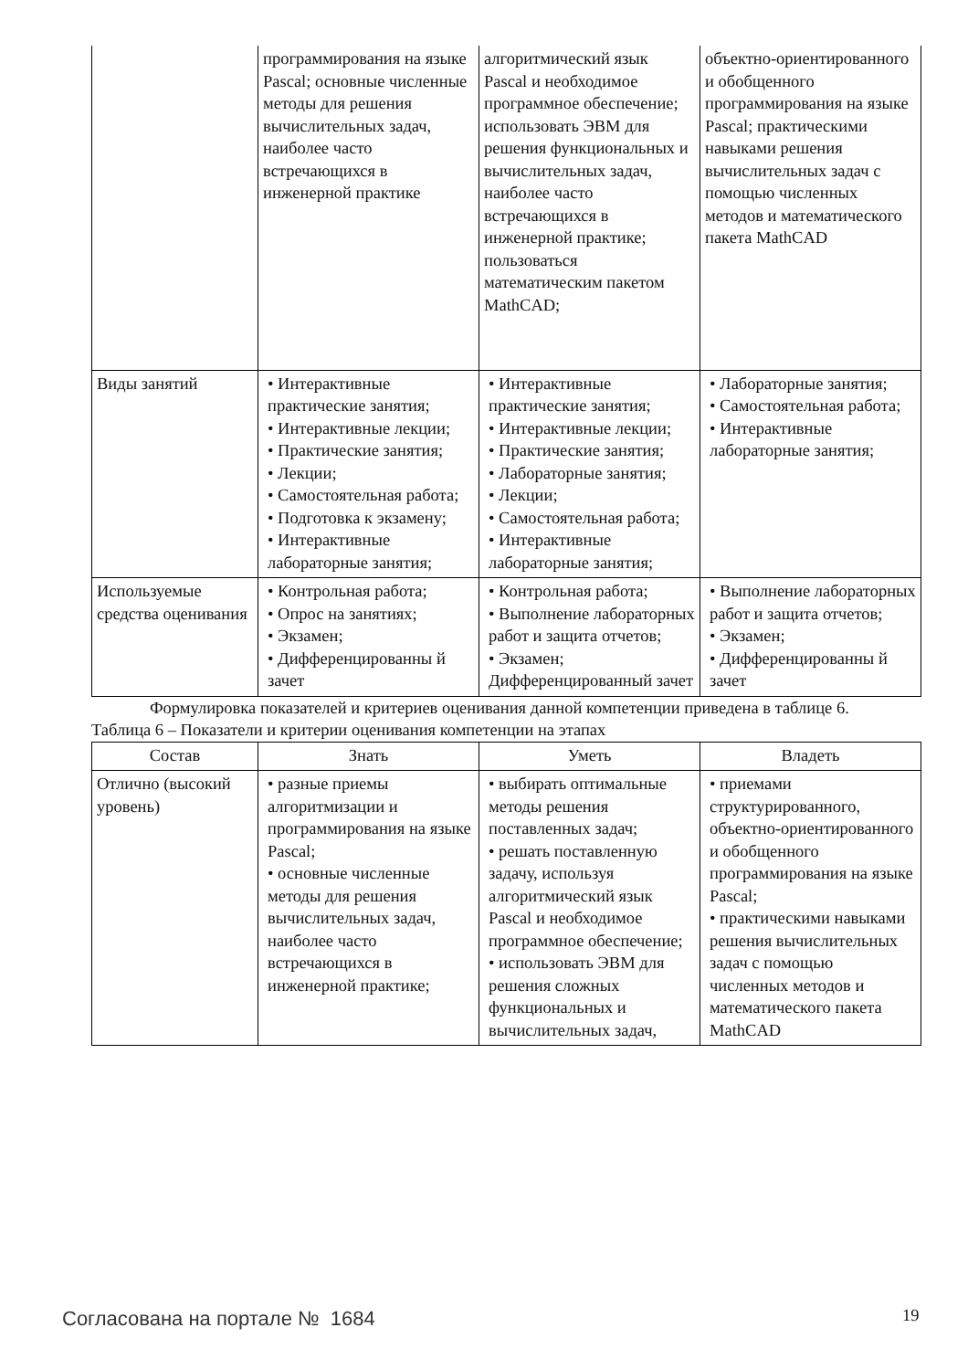| | программирования на языке Pascal; основные численные методы для решения вычислительных задач, наиболее часто встречающихся в инженерной практике | алгоритмический язык Pascal и необходимое программное обеспечение; использовать ЭВМ для решения функциональных и вычислительных задач, наиболее часто встречающихся в инженерной практике; пользоваться математическим пакетом MathCAD; | объектно-ориентированного и обобщенного программирования на языке Pascal; практическими навыками решения вычислительных задач с помощью численных методов и математического пакета MathCAD |
| Виды занятий | • Интерактивные практические занятия; • Интерактивные лекции; • Практические занятия; • Лекции; • Самостоятельная работа; • Подготовка к экзамену; • Интерактивные лабораторные занятия; | • Интерактивные практические занятия; • Интерактивные лекции; • Практические занятия; • Лабораторные занятия; • Лекции; • Самостоятельная работа; • Интерактивные лабораторные занятия; | • Лабораторные занятия; • Самостоятельная работа; • Интерактивные лабораторные занятия; |
| Используемые средства оценивания | • Контрольная работа; • Опрос на занятиях; • Экзамен; • Дифференцированны й зачет | • Контрольная работа; • Выполнение лабораторных работ и защита отчетов; • Экзамен; Дифференцированный зачет | • Выполнение лабораторных работ и защита отчетов; • Экзамен; • Дифференцированны й зачет |
Формулировка показателей и критериев оценивания данной компетенции приведена в таблице 6.
Таблица 6 – Показатели и критерии оценивания компетенции на этапах
| Состав | Знать | Уметь | Владеть |
| --- | --- | --- | --- |
| Отлично (высокий уровень) | • разные приемы алгоритмизации и программирования на языке Pascal; • основные численные методы для решения вычислительных задач, наиболее часто встречающихся в инженерной практике; | • выбирать оптимальные методы решения поставленных задач; • решать поставленную задачу, используя алгоритмический язык Pascal и необходимое программное обеспечение; • использовать ЭВМ для решения сложных функциональных и вычислительных задач, | • приемами структурированного, объектно-ориентированного и обобщенного программирования на языке Pascal; • практическими навыками решения вычислительных задач с помощью численных методов и математического пакета MathCAD |
Согласована на портале № 1684 19